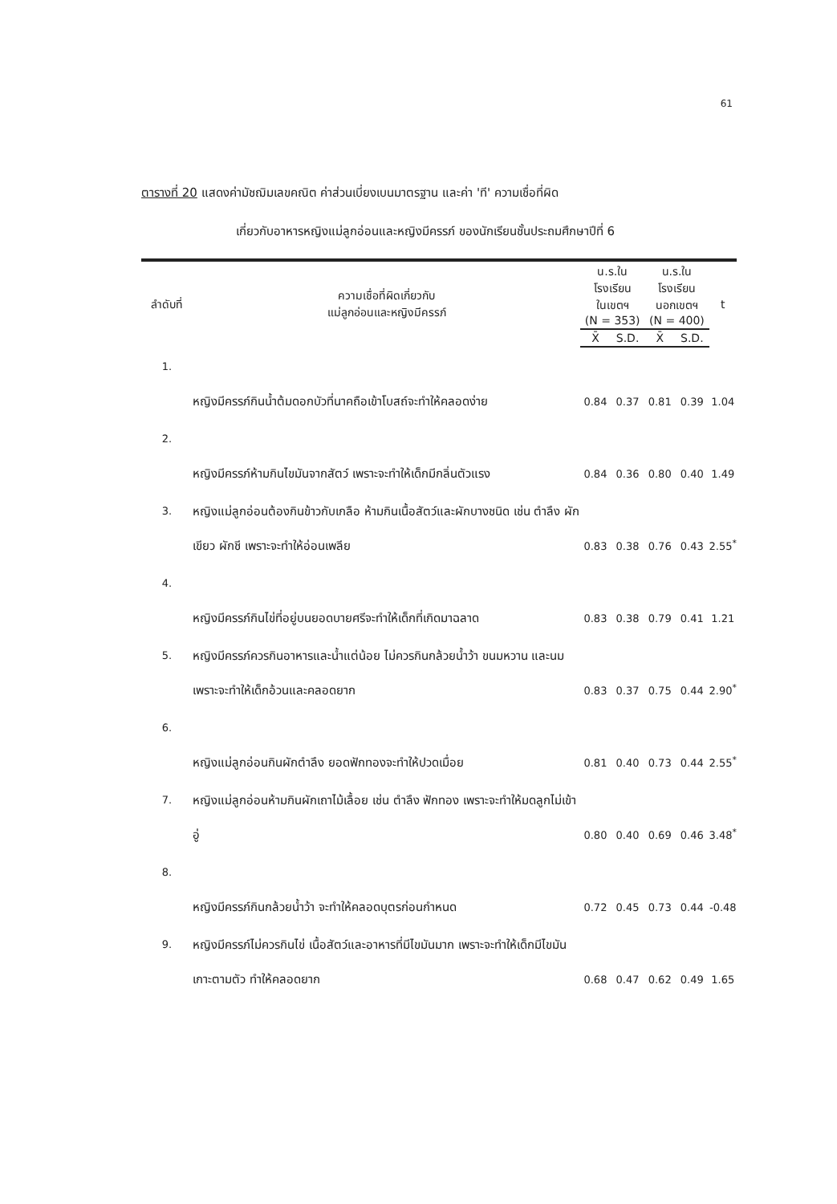61
ตารางที่ 20 แสดงค่ามัชฌิมเลขคณิต ค่าส่วนเบี่ยงเบนมาตรฐาน และค่า 'ที' ความเชื่อที่ผิด
เกี่ยวกับอาหารหญิงแม่ลูกอ่อนและหญิงมีครรภ์ ของนักเรียนชั้นประถมศึกษาปีที่ 6
| ลำดับที่ | ความเชื่อที่ผิดเกี่ยวกับ แม่ลูกอ่อนและหญิงมีครรภ์ | น.ร.ในโรงเรียน ในเขตฯ (N = 353) | | น.ร.ในโรงเรียน นอกเขตฯ (N = 400) | | t |
| --- | --- | --- | --- | --- | --- | --- |
| | | X̄ | S.D. | X̄ | S.D. | |
| 1. | หญิงมีครรภ์กินน้ำต้มดอกบัวที่นาคถือเข้าโบสถ์จะทำให้คลอดง่าย | 0.84 | 0.37 | 0.81 | 0.39 | 1.04 |
| 2. | หญิงมีครรภ์ห้ามกินไขมันจากสัตว์ เพราะจะทำให้เด็กมีกลิ่นตัวแรง | 0.84 | 0.36 | 0.80 | 0.40 | 1.49 |
| 3. | หญิงแม่ลูกอ่อนต้องกินข้าวกับเกลือ ห้ามกินเนื้อสัตว์และผักบางชนิด เช่น ตำลึง ผักเขียว ผักชี เพราะจะทำให้อ่อนเพลีย | 0.83 | 0.38 | 0.76 | 0.43 | 2.55<sup>*</sup> |
| 4. | หญิงมีครรภ์กินไข่ที่อยู่บนยอดบายศรีจะทำให้เด็กที่เกิดมาฉลาด | 0.83 | 0.38 | 0.79 | 0.41 | 1.21 |
| 5. | หญิงมีครรภ์ควรกินอาหารและน้ำแต่น้อย ไม่ควรกินกล้วยน้ำว้า ขนมหวาน และนม เพราะจะทำให้เด็กอ้วนและคลอดยาก | 0.83 | 0.37 | 0.75 | 0.44 | 2.90<sup>*</sup> |
| 6. | หญิงแม่ลูกอ่อนกินผักตำลึง ยอดฟักทองจะทำให้ปวดเมื่อย | 0.81 | 0.40 | 0.73 | 0.44 | 2.55<sup>*</sup> |
| 7. | หญิงแม่ลูกอ่อนห้ามกินผักเถาไม้เลื้อย เช่น ตำลึง ฟักทอง เพราะจะทำให้มดลูกไม่เข้าอู่ | 0.80 | 0.40 | 0.69 | 0.46 | 3.48<sup>*</sup> |
| 8. | หญิงมีครรภ์กินกล้วยน้ำว้า จะทำให้คลอดบุตรก่อนกำหนด | 0.72 | 0.45 | 0.73 | 0.44 | -0.48 |
| 9. | หญิงมีครรภ์ไม่ควรกินไข่ เนื้อสัตว์และอาหารที่มีไขมันมาก เพราะจะทำให้เด็กมีไขมันเกาะตามตัว ทำให้คลอดยาก | 0.68 | 0.47 | 0.62 | 0.49 | 1.65 |